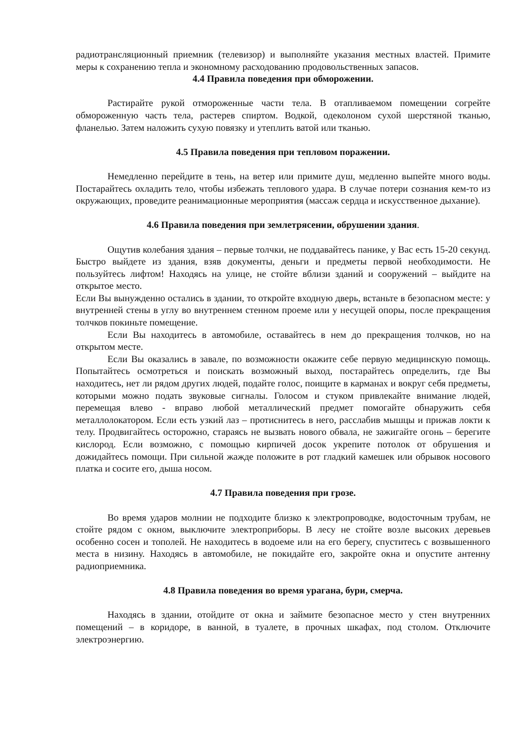радиотрансляционный приемник (телевизор) и выполняйте указания местных властей. Примите меры к сохранению тепла и экономному расходованию продовольственных запасов.
4.4 Правила поведения при обморожении.
Растирайте рукой отмороженные части тела. В отапливаемом помещении согрейте обмороженную часть тела, растерев спиртом. Водкой, одеколоном сухой шерстяной тканью, фланелью. Затем наложить сухую повязку и утеплить ватой или тканью.
4.5 Правила поведения при тепловом поражении.
Немедленно перейдите в тень, на ветер или примите душ, медленно выпейте много воды. Постарайтесь охладить тело, чтобы избежать теплового удара. В случае потери сознания кем-то из окружающих, проведите реанимационные мероприятия (массаж сердца и искусственное дыхание).
4.6 Правила поведения при землетрясении, обрушении здания.
Ощутив колебания здания – первые толчки, не поддавайтесь панике, у Вас есть 15-20 секунд. Быстро выйдете из здания, взяв документы, деньги и предметы первой необходимости. Не пользуйтесь лифтом! Находясь на улице, не стойте вблизи зданий и сооружений – выйдите на открытое место.
Если Вы вынужденно остались в здании, то откройте входную дверь, встаньте в безопасном месте: у внутренней стены в углу во внутреннем стенном проеме или у несущей опоры, после прекращения толчков покиньте помещение.
Если Вы находитесь в автомобиле, оставайтесь в нем до прекращения толчков, но на открытом месте.
Если Вы оказались в завале, по возможности окажите себе первую медицинскую помощь. Попытайтесь осмотреться и поискать возможный выход, постарайтесь определить, где Вы находитесь, нет ли рядом других людей, подайте голос, поищите в карманах и вокруг себя предметы, которыми можно подать звуковые сигналы. Голосом и стуком привлекайте внимание людей, перемещая влево - вправо любой металлический предмет помогайте обнаружить себя металлолокатором. Если есть узкий лаз – протиснитесь в него, расслабив мышцы и прижав локти к телу. Продвигайтесь осторожно, стараясь не вызвать нового обвала, не зажигайте огонь – берегите кислород. Если возможно, с помощью кирпичей досок укрепите потолок от обрушения и дожидайтесь помощи. При сильной жажде положите в рот гладкий камешек или обрывок носового платка и сосите его, дыша носом.
4.7 Правила поведения при грозе.
Во время ударов молнии не подходите близко к электропроводке, водосточным трубам, не стойте рядом с окном, выключите электроприборы. В лесу не стойте возле высоких деревьев особенно сосен и тополей. Не находитесь в водоеме или на его берегу, спуститесь с возвышенного места в низину. Находясь в автомобиле, не покидайте его, закройте окна и опустите антенну радиоприемника.
4.8 Правила поведения во время урагана, бури, смерча.
Находясь в здании, отойдите от окна и займите безопасное место у стен внутренних помещений – в коридоре, в ванной, в туалете, в прочных шкафах, под столом. Отключите электроэнергию.